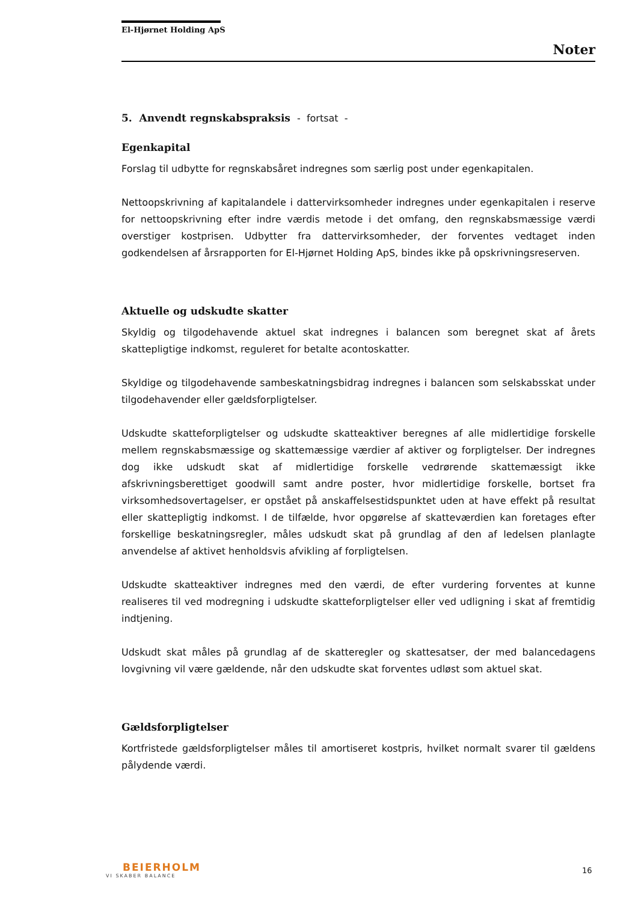El-Hjørnet Holding ApS
Noter
5. Anvendt regnskabspraksis - fortsat -
Egenkapital
Forslag til udbytte for regnskabsåret indregnes som særlig post under egenkapitalen.
Nettoopskrivning af kapitalandele i dattervirksomheder indregnes under egenkapitalen i reserve for nettoopskrivning efter indre værdis metode i det omfang, den regnskabsmæssige værdi overstiger kostprisen. Udbytter fra dattervirksomheder, der forventes vedtaget inden godkendelsen af årsrapporten for El-Hjørnet Holding ApS, bindes ikke på opskrivningsreserven.
Aktuelle og udskudte skatter
Skyldig og tilgodehavende aktuel skat indregnes i balancen som beregnet skat af årets skattepligtige indkomst, reguleret for betalte acontoskatter.
Skyldige og tilgodehavende sambeskatningsbidrag indregnes i balancen som selskabsskat under tilgodehavender eller gældsforpligtelser.
Udskudte skatteforpligtelser og udskudte skatteaktiver beregnes af alle midlertidige forskelle mellem regnskabsmæssige og skattemæssige værdier af aktiver og forpligtelser. Der indregnes dog ikke udskudt skat af midlertidige forskelle vedrørende skattemæssigt ikke afskrivningsberettiget goodwill samt andre poster, hvor midlertidige forskelle, bortset fra virksomhedsovertagelser, er opstået på anskaffelsestidspunktet uden at have effekt på resultat eller skattepligtig indkomst. I de tilfælde, hvor opgørelse af skatteværdien kan foretages efter forskellige beskatningsregler, måles udskudt skat på grundlag af den af ledelsen planlagte anvendelse af aktivet henholdsvis afvikling af forpligtelsen.
Udskudte skatteaktiver indregnes med den værdi, de efter vurdering forventes at kunne realiseres til ved modregning i udskudte skatteforpligtelser eller ved udligning i skat af fremtidig indtjening.
Udskudt skat måles på grundlag af de skatteregler og skattesatser, der med balancedagens lovgivning vil være gældende, når den udskudte skat forventes udløst som aktuel skat.
Gældsforpligtelser
Kortfristede gældsforpligtelser måles til amortiseret kostpris, hvilket normalt svarer til gældens pålydende værdi.
BEIERHOLM
VI SKABER BALANCE
16